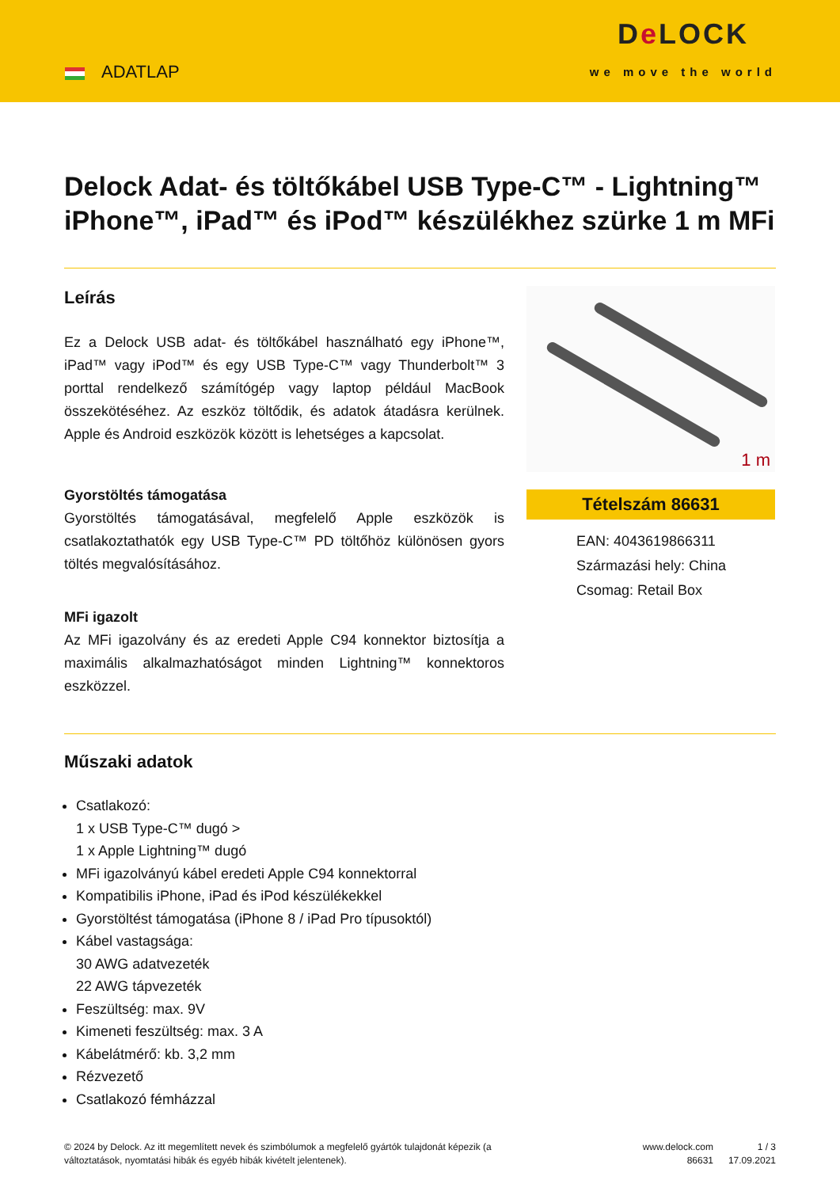ADATLAP
De LOCK
we move the world
Delock Adat- és töltőkábel USB Type-C™ - Lightning™ iPhone™, iPad™ és iPod™ készülékhez szürke 1 m MFi
Leírás
Ez a Delock USB adat- és töltőkábel használható egy iPhone™, iPad™ vagy iPod™ és egy USB Type-C™ vagy Thunderbolt™ 3 porttal rendelkező számítógép vagy laptop például MacBook összekötéséhez. Az eszköz töltődik, és adatok átadásra kerülnek. Apple és Android eszközök között is lehetséges a kapcsolat.
Gyorstöltés támogatása
Gyorstöltés támogatásával, megfelelő Apple eszközök is csatlakoztathatók egy USB Type-C™ PD töltőhöz különösen gyors töltés megvalósításához.
MFi igazolt
Az MFi igazolvány és az eredeti Apple C94 konnektor biztosítja a maximális alkalmazhatóságot minden Lightning™ konnektoros eszközzel.
1 m
Tételszám 86631
EAN: 4043619866311
Származási hely: China
Csomag: Retail Box
Műszaki adatok
Csatlakozó:
1 x USB Type-C™ dugó >
1 x Apple Lightning™ dugó
MFi igazolványú kábel eredeti Apple C94 konnektorral
Kompatibilis iPhone, iPad és iPod készülékekkel
Gyorstöltést támogatása (iPhone 8 / iPad Pro típusoktól)
Kábel vastagsága:
30 AWG adatvezeték
22 AWG tápvezeték
Feszültség: max. 9V
Kimeneti feszültség: max. 3 A
Kábelátmérő: kb. 3,2 mm
Rézvezető
Csatlakozó fémházzal
© 2024 by Delock. Az itt megemlített nevek és szimbólumok a megfelelő gyártók tulajdonát képezik (a változtatások, nyomtatási hibák és egyéb hibák kivételt jelentenek).
www.delock.com
86631
1 / 3
17.09.2021